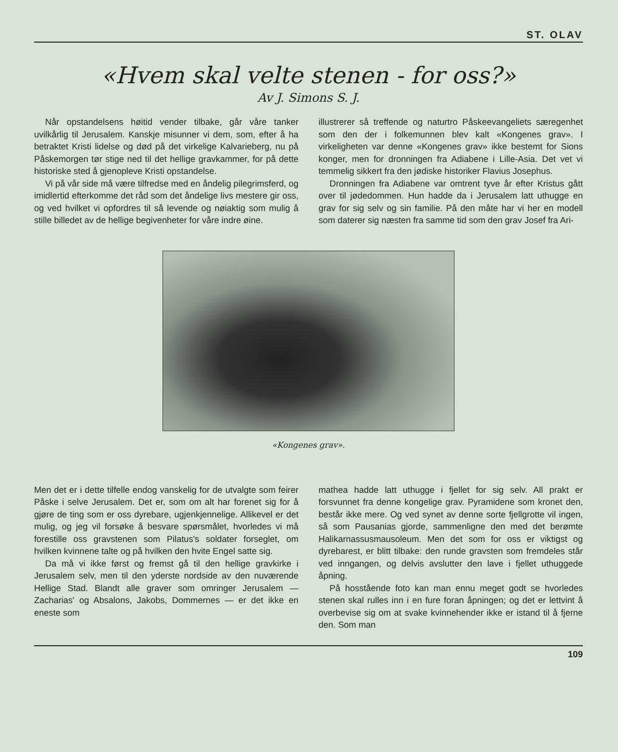ST. OLAV
«Hvem skal velte stenen - for oss?»
Av J. Simons S. J.
Når opstandelsens høitid vender tilbake, går våre tanker uvilkårlig til Jerusalem. Kanskje misunner vi dem, som, efter å ha betraktet Kristi lidelse og død på det virkelige Kalvarieberg, nu på Påskemorgen tør stige ned til det hellige gravkammer, for på dette historiske sted å gjenopleve Kristi opstandelse.
Vi på vår side må være tilfredse med en åndelig pilegrimsferd, og imidlertid efterkomme det råd som det åndelige livs mestere gir oss, og ved hvilket vi opfordres til så levende og nøiaktig som mulig å stille billedet av de hellige begivenheter for våre indre øine.
illustrerer så treffende og naturtro Påskeevangeliets særegenhet som den der i folkemunnen blev kalt «Kongenes grav». I virkeligheten var denne «Kongenes grav» ikke bestemt for Sions konger, men for dronningen fra Adiabene i Lille-Asia. Det vet vi temmelig sikkert fra den jødiske historiker Flavius Josephus.
Dronningen fra Adiabene var omtrent tyve år efter Kristus gått over til jødedommen. Hun hadde da i Jerusalem latt uthugge en grav for sig selv og sin familie. På den måte har vi her en modell som daterer sig næsten fra samme tid som den grav Josef fra Ari-
«Kongenes grav».
Men det er i dette tilfelle endog vanskelig for de utvalgte som feirer Påske i selve Jerusalem. Det er, som om alt har forenet sig for å gjøre de ting som er oss dyrebare, ugjenkjennelige. Allikevel er det mulig, og jeg vil forsøke å besvare spørsmålet, hvorledes vi må forestille oss gravstenen som Pilatus's soldater forseglet, om hvilken kvinnene talte og på hvilken den hvite Engel satte sig.
Da må vi ikke først og fremst gå til den hellige gravkirke i Jerusalem selv, men til den yderste nordside av den nuværende Hellige Stad. Blandt alle graver som omringer Jerusalem — Zacharias' og Absalons, Jakobs, Dommernes — er det ikke en eneste som
mathea hadde latt uthugge i fjellet for sig selv. All prakt er forsvunnet fra denne kongelige grav. Pyramidene som kronet den, består ikke mere. Og ved synet av denne sorte fjellgrotte vil ingen, så som Pausanias gjorde, sammenligne den med det berømte Halikarnassusmausoleum. Men det som for oss er viktigst og dyrebarest, er blitt tilbake: den runde gravsten som fremdeles står ved inngangen, og delvis avslutter den lave i fjellet uthuggede åpning.
På hosstående foto kan man ennu meget godt se hvorledes stenen skal rulles inn i en fure foran åpningen; og det er lettvint å overbevise sig om at svake kvinnehender ikke er istand til å fjerne den. Som man
109